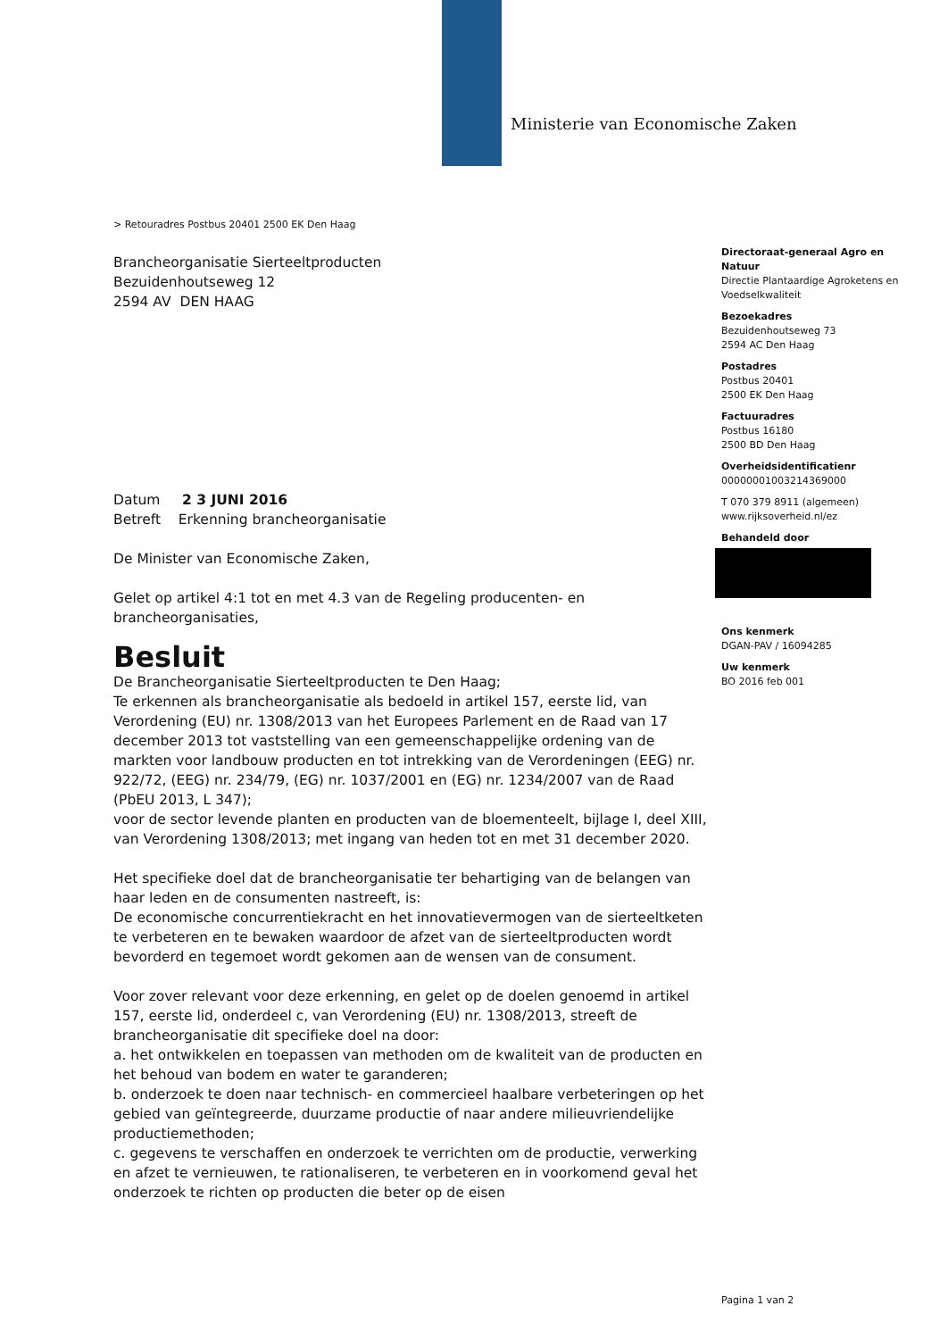Ministerie van Economische Zaken
> Retouradres Postbus 20401 2500 EK Den Haag
Directoraat-generaal Agro en Natuur
Directie Plantaardige Agroketens en Voedselkwaliteit
Bezoekadres
Bezuidenhoutseweg 73
2594 AC Den Haag
Postadres
Postbus 20401
2500 EK Den Haag
Factuuradres
Postbus 16180
2500 BD Den Haag
Overheidsidentificatienr
00000001003214369000
T 070 379 8911 (algemeen)
www.rijksoverheid.nl/ez
Behandeld door
Ons kenmerk
DGAN-PAV / 16094285
Uw kenmerk
BO 2016 feb 001
Brancheorganisatie Sierteeltproducten
Bezuidenhoutseweg 12
2594 AV DEN HAAG
Datum 2 3 JUNI 2016
Betreft Erkenning brancheorganisatie
De Minister van Economische Zaken,
Gelet op artikel 4:1 tot en met 4.3 van de Regeling producenten- en brancheorganisaties,
Besluit
De Brancheorganisatie Sierteeltproducten te Den Haag;
Te erkennen als brancheorganisatie als bedoeld in artikel 157, eerste lid, van Verordening (EU) nr. 1308/2013 van het Europees Parlement en de Raad van 17 december 2013 tot vaststelling van een gemeenschappelijke ordening van de markten voor landbouw producten en tot intrekking van de Verordeningen (EEG) nr. 922/72, (EEG) nr. 234/79, (EG) nr. 1037/2001 en (EG) nr. 1234/2007 van de Raad (PbEU 2013, L 347);
voor de sector levende planten en producten van de bloementeelt, bijlage I, deel XIII, van Verordening 1308/2013; met ingang van heden tot en met 31 december 2020.
Het specifieke doel dat de brancheorganisatie ter behartiging van de belangen van haar leden en de consumenten nastreeft, is:
De economische concurrentiekracht en het innovatievermogen van de sierteeltketen te verbeteren en te bewaken waardoor de afzet van de sierteeltproducten wordt bevorderd en tegemoet wordt gekomen aan de wensen van de consument.
Voor zover relevant voor deze erkenning, en gelet op de doelen genoemd in artikel 157, eerste lid, onderdeel c, van Verordening (EU) nr. 1308/2013, streeft de brancheorganisatie dit specifieke doel na door:
a. het ontwikkelen en toepassen van methoden om de kwaliteit van de producten en het behoud van bodem en water te garanderen;
b. onderzoek te doen naar technisch- en commercieel haalbare verbeteringen op het gebied van geïntegreerde, duurzame productie of naar andere milieuvriendelijke productiemethoden;
c. gegevens te verschaffen en onderzoek te verrichten om de productie, verwerking en afzet te vernieuwen, te rationaliseren, te verbeteren en in voorkomend geval het onderzoek te richten op producten die beter op de eisen
Pagina 1 van 2